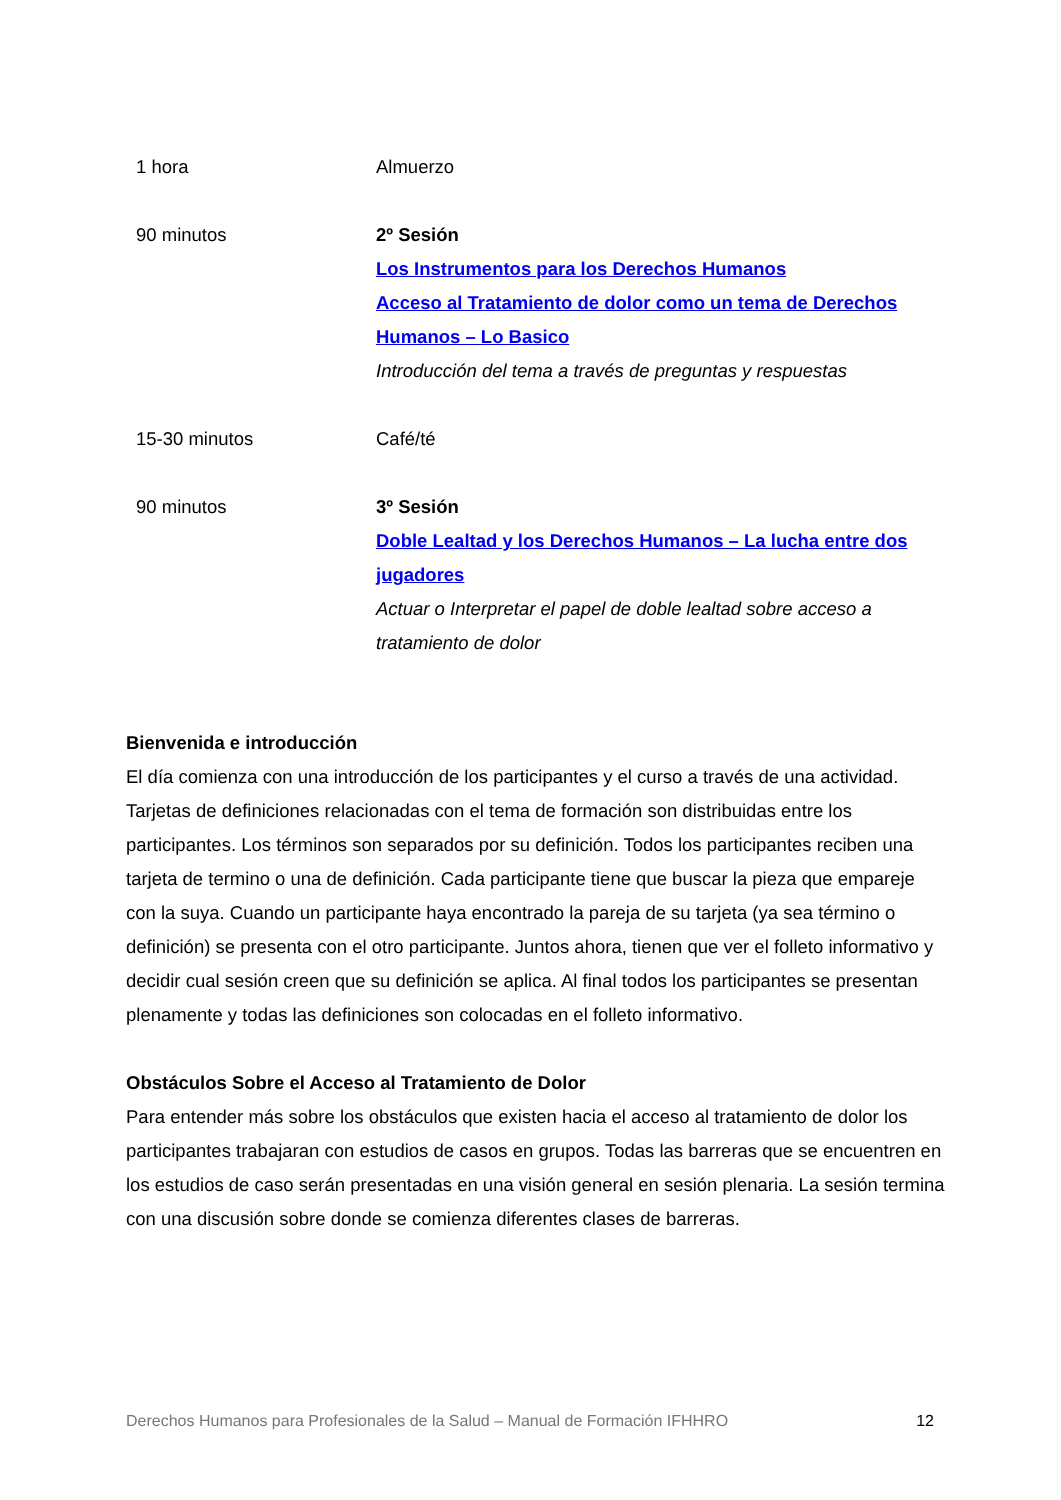| 1 hora | Almuerzo |
| 90 minutos | 2º Sesión Los Instrumentos para los Derechos Humanos Acceso al Tratamiento de dolor como un tema de Derechos Humanos – Lo Basico Introducción del tema a través de preguntas y respuestas |
| 15-30 minutos | Café/té |
| 90 minutos | 3º Sesión Doble Lealtad y los Derechos Humanos – La lucha entre dos jugadores Actuar o Interpretar el papel de doble lealtad sobre acceso a tratamiento de dolor |
Bienvenida e introducción
El día comienza con una introducción de los participantes y el curso a través de una actividad. Tarjetas de definiciones relacionadas con el tema de formación son distribuidas entre los participantes. Los términos son separados por su definición. Todos los participantes reciben una tarjeta de termino o una de definición. Cada participante tiene que buscar la pieza que empareje con la suya. Cuando un participante haya encontrado la pareja de su tarjeta (ya sea término o definición) se presenta con el otro participante. Juntos ahora, tienen que ver el folleto informativo y decidir cual sesión creen que su definición se aplica. Al final todos los participantes se presentan plenamente y todas las definiciones son colocadas en el folleto informativo.
Obstáculos Sobre el Acceso al Tratamiento de Dolor
Para entender más sobre los obstáculos que existen hacia el acceso al tratamiento de dolor los participantes trabajaran con estudios de casos en grupos. Todas las barreras que se encuentren en los estudios de caso serán presentadas en una visión general en sesión plenaria. La sesión termina con una discusión sobre donde se comienza diferentes clases de barreras.
Derechos Humanos para Profesionales de la Salud – Manual de Formación IFHHRO 12